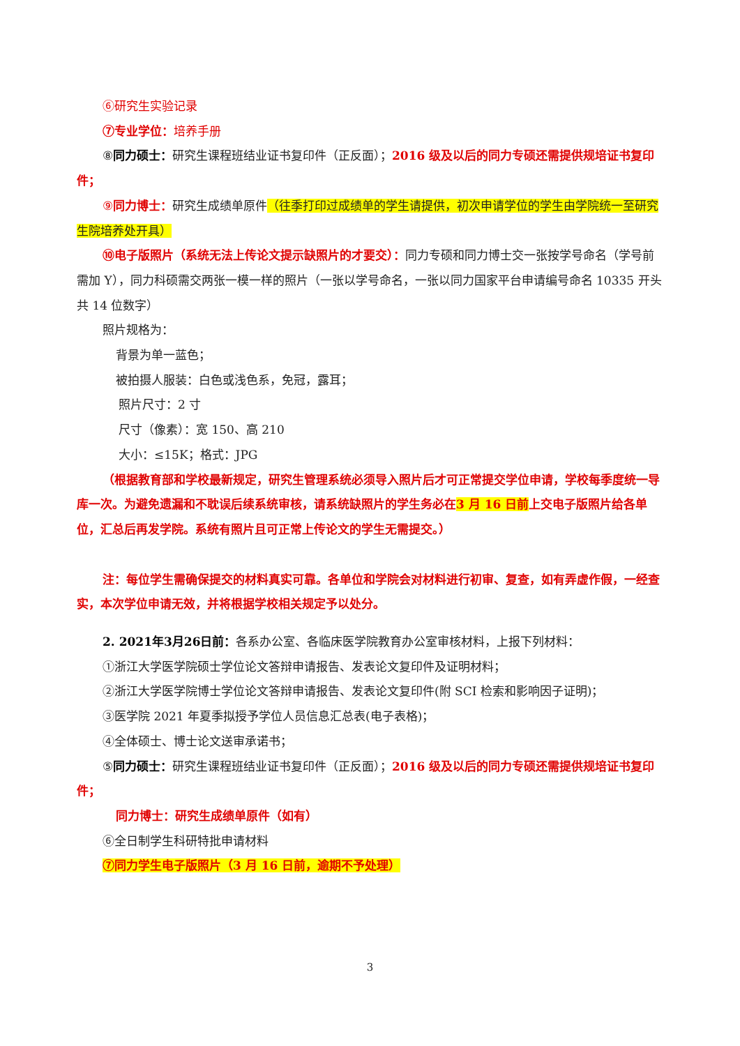⑥研究生实验记录
⑦专业学位：培养手册
⑧同力硕士：研究生课程班结业证书复印件（正反面）；2016 级及以后的同力专硕还需提供规培证书复印件；
⑨同力博士：研究生成绩单原件（往季打印过成绩单的学生请提供，初次申请学位的学生由学院统一至研究生院培养处开具）
⑩电子版照片（系统无法上传论文提示缺照片的才要交）：同力专硕和同力博士交一张按学号命名（学号前需加 Y），同力科硕需交两张一模一样的照片（一张以学号命名，一张以同力国家平台申请编号命名 10335 开头共 14 位数字）
照片规格为：
背景为单一蓝色；
被拍摄人服装：白色或浅色系，免冠，露耳；
照片尺寸：2 寸
尺寸（像素）：宽 150、高 210
大小：≤15K；格式：JPG
（根据教育部和学校最新规定，研究生管理系统必须导入照片后才可正常提交学位申请，学校每季度统一导库一次。为避免遗漏和不耽误后续系统审核，请系统缺照片的学生务必在3 月 16 日前上交电子版照片给各单位，汇总后再发学院。系统有照片且可正常上传论文的学生无需提交。）
注：每位学生需确保提交的材料真实可靠。各单位和学院会对材料进行初审、复查，如有弄虚作假，一经查实，本次学位申请无效，并将根据学校相关规定予以处分。
2. 2021年3月26日前：各系办公室、各临床医学院教育办公室审核材料，上报下列材料：
①浙江大学医学院硕士学位论文答辩申请报告、发表论文复印件及证明材料；
②浙江大学医学院博士学位论文答辩申请报告、发表论文复印件(附 SCI 检索和影响因子证明)；
③医学院 2021 年夏季拟授予学位人员信息汇总表(电子表格)；
④全体硕士、博士论文送审承诺书；
⑤同力硕士：研究生课程班结业证书复印件（正反面）；2016 级及以后的同力专硕还需提供规培证书复印件；
同力博士：研究生成绩单原件（如有）
⑥全日制学生科研特批申请材料
⑦同力学生电子版照片（3 月 16 日前，逾期不予处理）
3